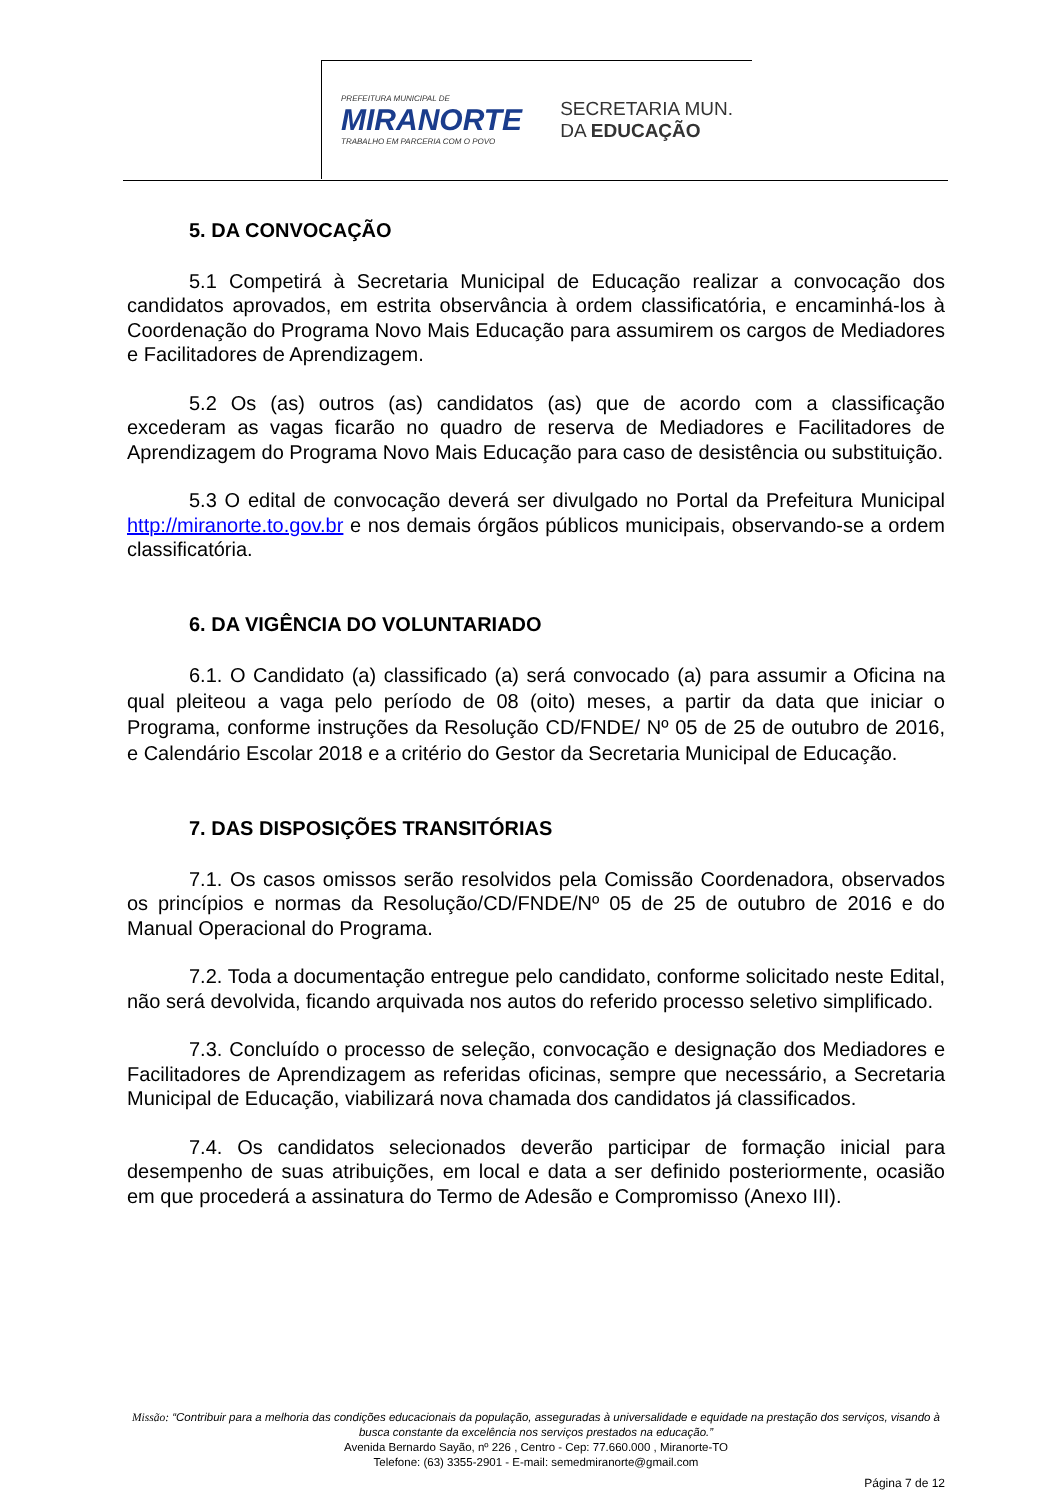PREFEITURA MUNICIPAL DE
MIRANORTE
TRABALHO EM PARCERIA COM O POVO
SECRETARIA MUN.
DA EDUCAÇÃO
5. DA CONVOCAÇÃO
5.1 Competirá à Secretaria Municipal de Educação realizar a convocação dos candidatos aprovados, em estrita observância à ordem classificatória, e encaminhá-los à Coordenação do Programa Novo Mais Educação para assumirem os cargos de Mediadores e Facilitadores de Aprendizagem.
5.2 Os (as) outros (as) candidatos (as) que de acordo com a classificação excederam as vagas ficarão no quadro de reserva de Mediadores e Facilitadores de Aprendizagem do Programa Novo Mais Educação para caso de desistência ou substituição.
5.3 O edital de convocação deverá ser divulgado no Portal da Prefeitura Municipal http://miranorte.to.gov.br e nos demais órgãos públicos municipais, observando-se a ordem classificatória.
6. DA VIGÊNCIA DO VOLUNTARIADO
6.1. O Candidato (a) classificado (a) será convocado (a) para assumir a Oficina na qual pleiteou a vaga pelo período de 08 (oito) meses, a partir da data que iniciar o Programa, conforme instruções da Resolução CD/FNDE/ Nº 05 de 25 de outubro de 2016, e Calendário Escolar 2018 e a critério do Gestor da Secretaria Municipal de Educação.
7. DAS DISPOSIÇÕES TRANSITÓRIAS
7.1. Os casos omissos serão resolvidos pela Comissão Coordenadora, observados os princípios e normas da Resolução/CD/FNDE/Nº 05 de 25 de outubro de 2016 e do Manual Operacional do Programa.
7.2. Toda a documentação entregue pelo candidato, conforme solicitado neste Edital, não será devolvida, ficando arquivada nos autos do referido processo seletivo simplificado.
7.3. Concluído o processo de seleção, convocação e designação dos Mediadores e Facilitadores de Aprendizagem as referidas oficinas, sempre que necessário, a Secretaria Municipal de Educação, viabilizará nova chamada dos candidatos já classificados.
7.4. Os candidatos selecionados deverão participar de formação inicial para desempenho de suas atribuições, em local e data a ser definido posteriormente, ocasião em que procederá a assinatura do Termo de Adesão e Compromisso (Anexo III).
Missão: “Contribuir para a melhoria das condições educacionais da população, asseguradas à universalidade e equidade na prestação dos serviços, visando à busca constante da excelência nos serviços prestados na educação.”
Avenida Bernardo Sayão, nº 226 , Centro - Cep: 77.660.000 , Miranorte-TO
Telefone: (63) 3355-2901 - E-mail: semedmiranorte@gmail.com
Página 7 de 12